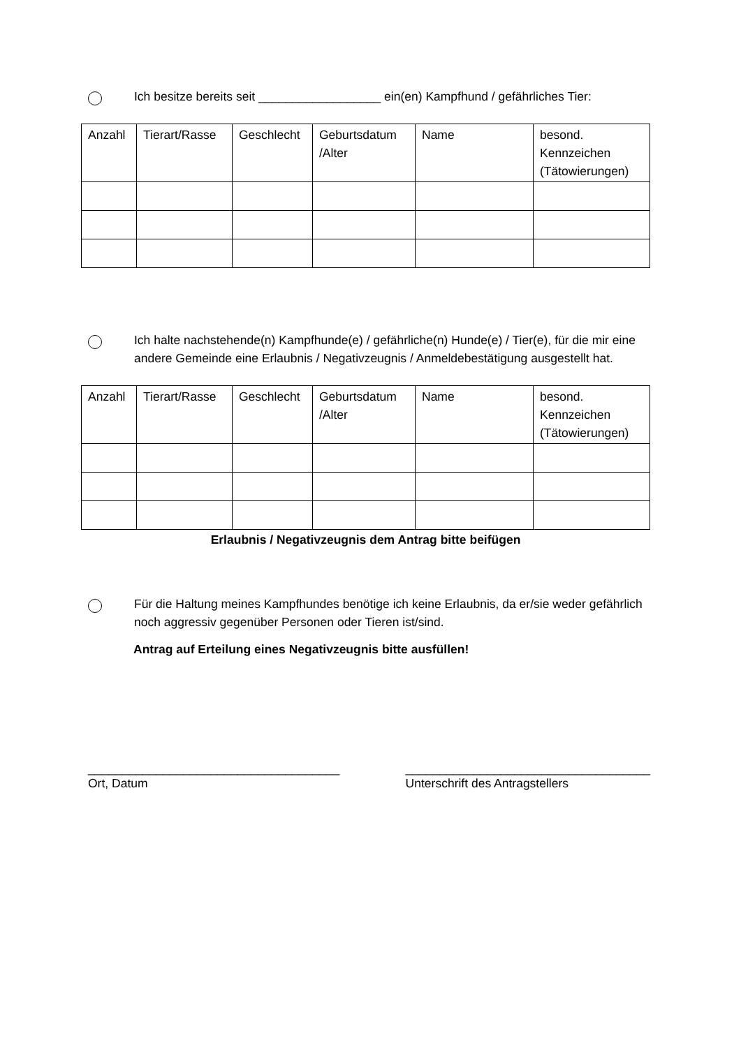Ich besitze bereits seit __________________ ein(en) Kampfhund / gefährliches Tier:
| Anzahl | Tierart/Rasse | Geschlecht | Geburtsdatum /Alter | Name | besond. Kennzeichen (Tätowierungen) |
| --- | --- | --- | --- | --- | --- |
Ich halte nachstehende(n) Kampfhunde(e) / gefährliche(n) Hunde(e) / Tier(e), für die mir eine andere Gemeinde eine Erlaubnis / Negativzeugnis / Anmeldebestätigung ausgestellt hat.
| Anzahl | Tierart/Rasse | Geschlecht | Geburtsdatum /Alter | Name | besond. Kennzeichen (Tätowierungen) |
| --- | --- | --- | --- | --- | --- |
Erlaubnis / Negativzeugnis dem Antrag bitte beifügen
Für die Haltung meines Kampfhundes benötige ich keine Erlaubnis, da er/sie weder gefährlich noch aggressiv gegenüber Personen oder Tieren ist/sind.
Antrag auf Erteilung eines Negativzeugnis bitte ausfüllen!
_____________________________________
Ort, Datum
____________________________________
Unterschrift des Antragstellers